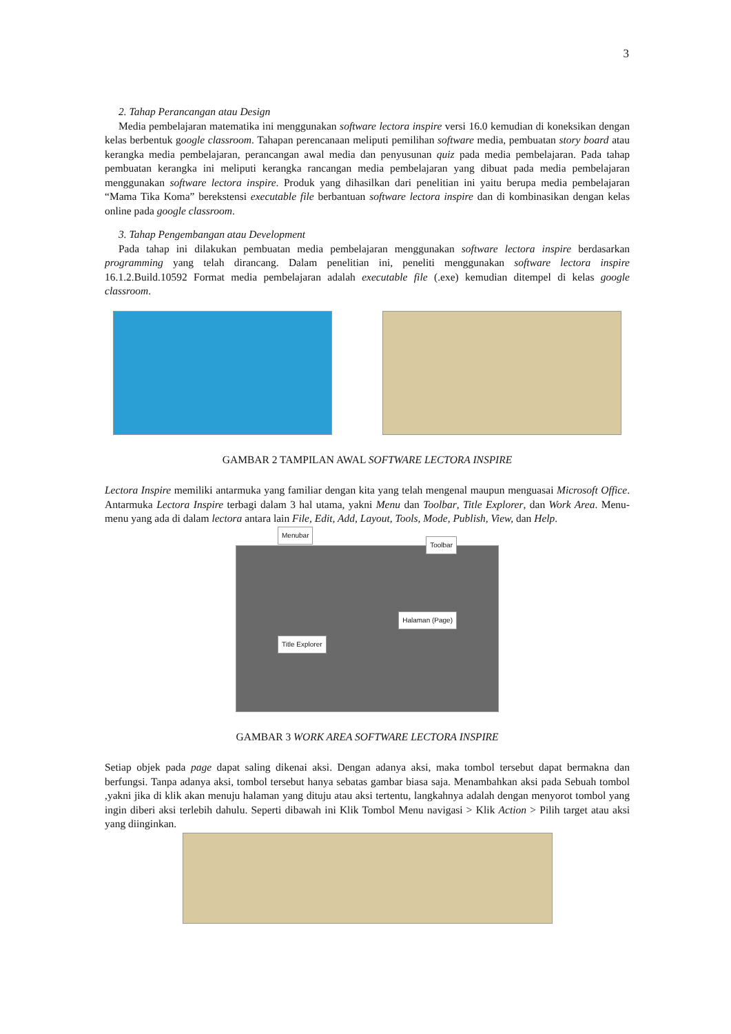3
2. Tahap Perancangan atau Design
Media pembelajaran matematika ini menggunakan software lectora inspire versi 16.0 kemudian di koneksikan dengan kelas berbentuk google classroom. Tahapan perencanaan meliputi pemilihan software media, pembuatan story board atau kerangka media pembelajaran, perancangan awal media dan penyusunan quiz pada media pembelajaran. Pada tahap pembuatan kerangka ini meliputi kerangka rancangan media pembelajaran yang dibuat pada media pembelajaran menggunakan software lectora inspire. Produk yang dihasilkan dari penelitian ini yaitu berupa media pembelajaran “Mama Tika Koma” berekstensi executable file berbantuan software lectora inspire dan di kombinasikan dengan kelas online pada google classroom.
3. Tahap Pengembangan atau Development
Pada tahap ini dilakukan pembuatan media pembelajaran menggunakan software lectora inspire berdasarkan programming yang telah dirancang. Dalam penelitian ini, peneliti menggunakan software lectora inspire 16.1.2.Build.10592 Format media pembelajaran adalah executable file (.exe) kemudian ditempel di kelas google classroom.
GAMBAR 2 TAMPILAN AWAL SOFTWARE LECTORA INSPIRE
Lectora Inspire memiliki antarmuka yang familiar dengan kita yang telah mengenal maupun menguasai Microsoft Office. Antarmuka Lectora Inspire terbagi dalam 3 hal utama, yakni Menu dan Toolbar, Title Explorer, dan Work Area. Menu-menu yang ada di dalam lectora antara lain File, Edit, Add, Layout, Tools, Mode, Publish, View, dan Help.
Menubar
Toolbar
Title Explorer
Halaman (Page)
GAMBAR 3 WORK AREA SOFTWARE LECTORA INSPIRE
Setiap objek pada page dapat saling dikenai aksi. Dengan adanya aksi, maka tombol tersebut dapat bermakna dan berfungsi. Tanpa adanya aksi, tombol tersebut hanya sebatas gambar biasa saja. Menambahkan aksi pada Sebuah tombol ,yakni jika di klik akan menuju halaman yang dituju atau aksi tertentu, langkahnya adalah dengan menyorot tombol yang ingin diberi aksi terlebih dahulu. Seperti dibawah ini Klik Tombol Menu navigasi > Klik Action > Pilih target atau aksi yang diinginkan.